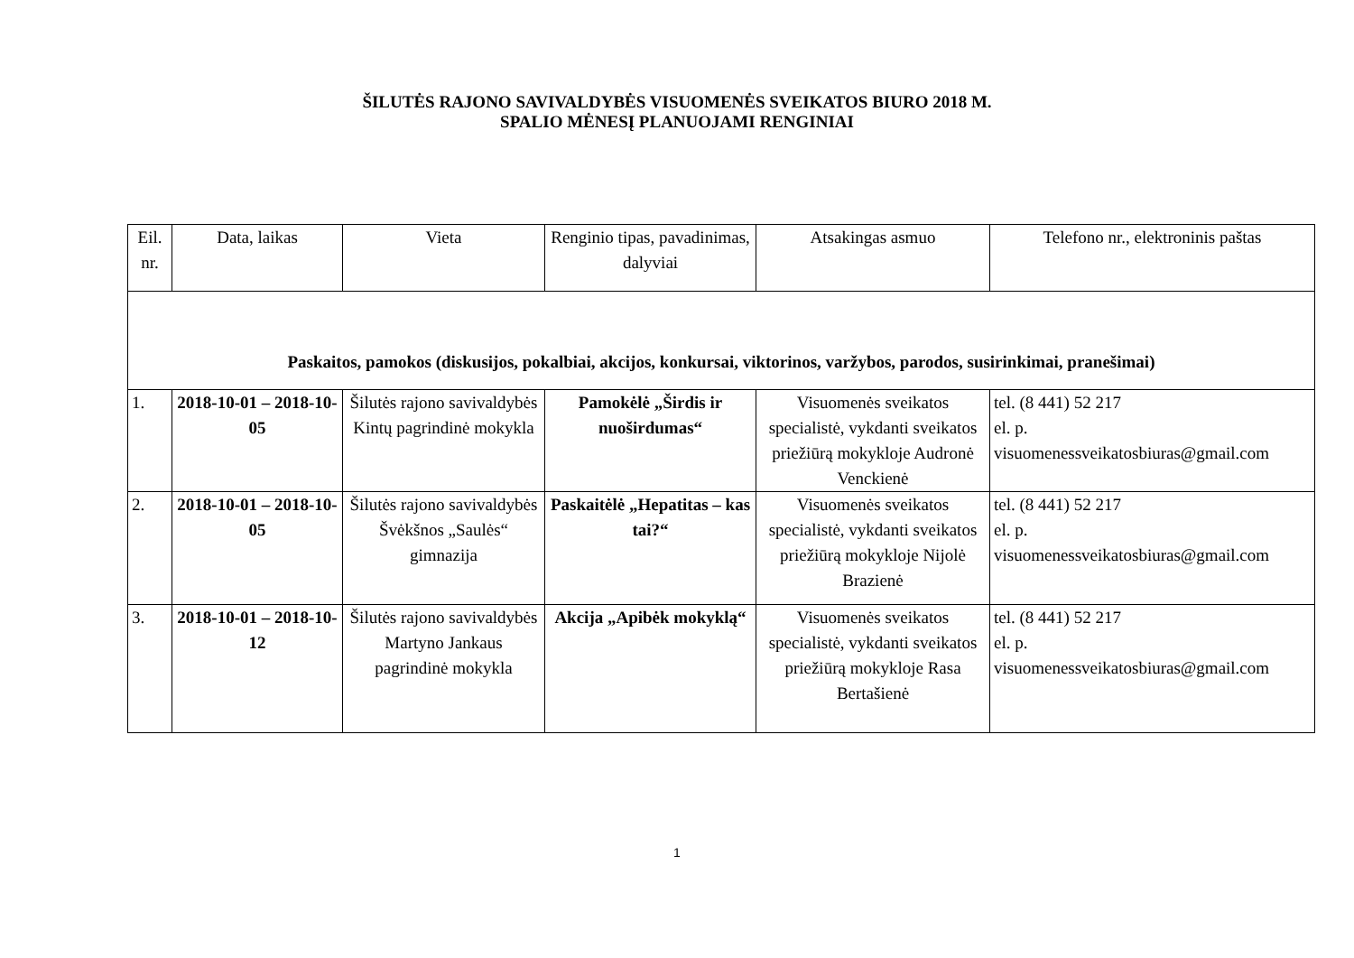ŠILUTĖS RAJONO SAVIVALDYBĖS VISUOMENĖS SVEIKATOS BIURO 2018 M.
SPALIO MĖNESĮ PLANUOJAMI RENGINIAI
| Eil. nr. | Data, laikas | Vieta | Renginio tipas, pavadinimas, dalyviai | Atsakingas asmuo | Telefono nr., elektroninis paštas |
| --- | --- | --- | --- | --- | --- |
| Paskaitos, pamokos (diskusijos, pokalbiai, akcijos, konkursai, viktorinos, varžybos, parodos, susirinkimai, pranešimai) | | | | | |
| 1. | 2018-10-01 – 2018-10-05 | Šilutės rajono savivaldybės Kintų pagrindinė mokykla | Pamokėlė „Širdis ir nuoširdumas“ | Visuomenės sveikatos specialistė, vykdanti sveikatos priežiūrą mokykloje Audronė Venckienė | tel. (8 441) 52 217 el. p. visuomenessveikatosbiuras@gmail.com |
| 2. | 2018-10-01 – 2018-10-05 | Šilutės rajono savivaldybės Švėkšnos „Saulės“ gimnazija | Paskaitėlė „Hepatitas – kas tai?“ | Visuomenės sveikatos specialistė, vykdanti sveikatos priežiūrą mokykloje Nijolė Brazienė | tel. (8 441) 52 217 el. p. visuomenessveikatosbiuras@gmail.com |
| 3. | 2018-10-01 – 2018-10-12 | Šilutės rajono savivaldybės Martyno Jankaus pagrindinė mokykla | Akcija „Apibėk mokyklą“ | Visuomenės sveikatos specialistė, vykdanti sveikatos priežiūrą mokykloje Rasa Bertašienė | tel. (8 441) 52 217 el. p. visuomenessveikatosbiuras@gmail.com |
1